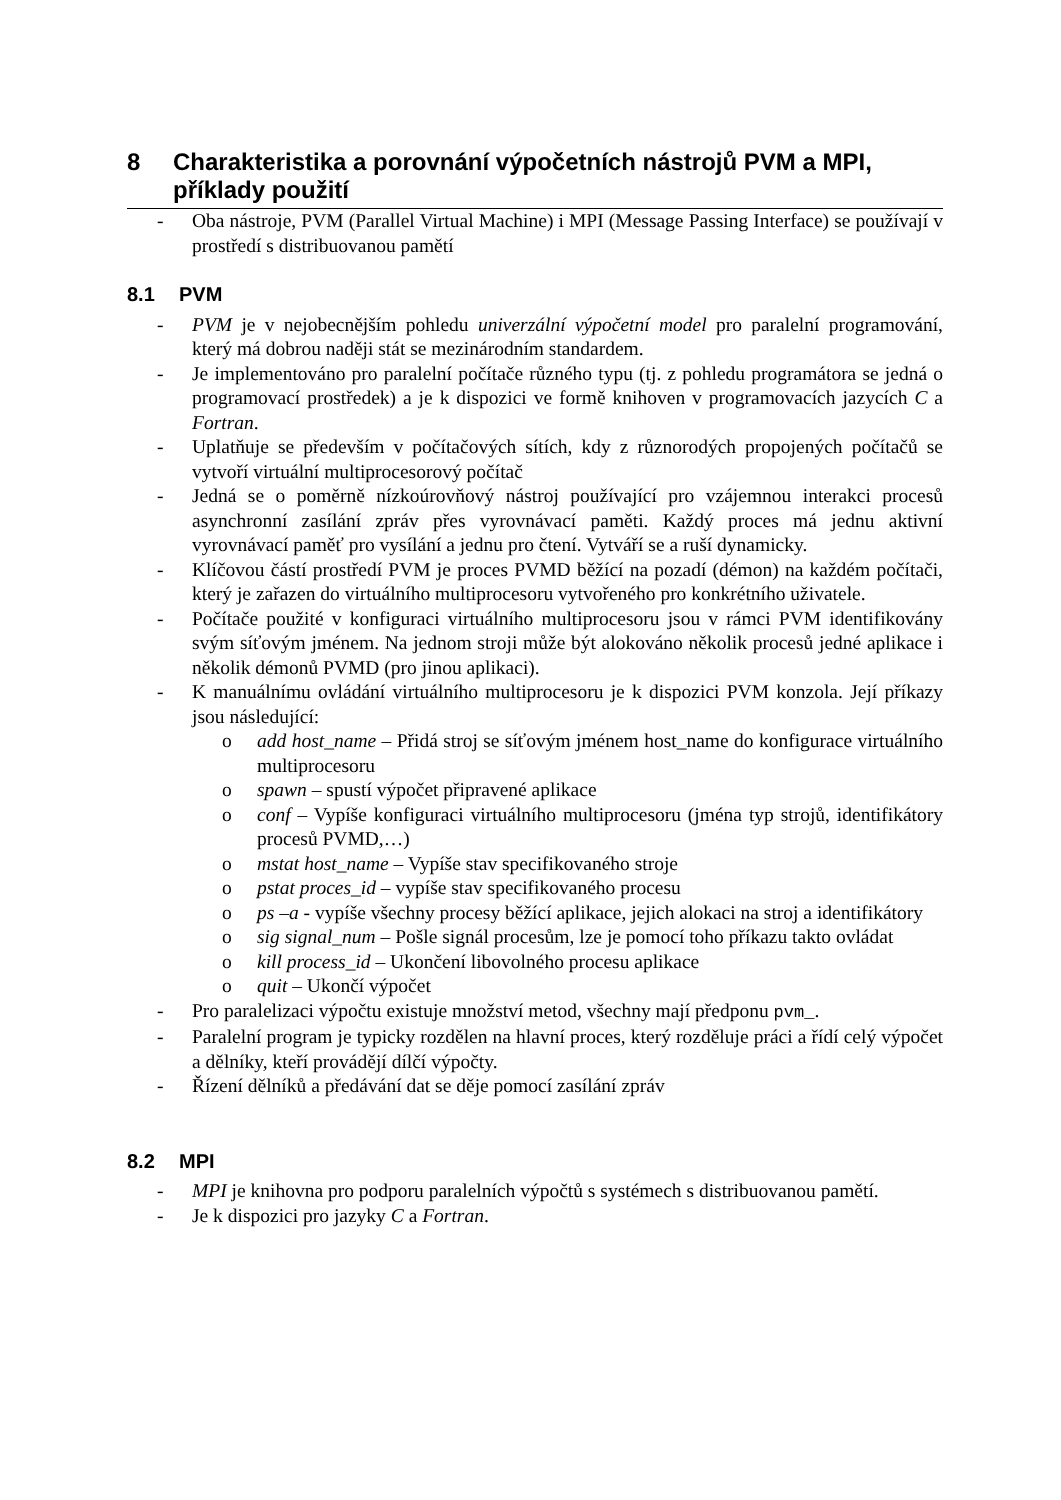8 Charakteristika a porovnání výpočetních nástrojů PVM a MPI, příklady použití
- Oba nástroje, PVM (Parallel Virtual Machine) i MPI (Message Passing Interface) se používají v prostředí s distribuovanou pamětí
8.1 PVM
- PVM je v nejobecnějším pohledu univerzální výpočetní model pro paralelní programování, který má dobrou naději stát se mezinárodním standardem.
- Je implementováno pro paralelní počítače různého typu (tj. z pohledu programátora se jedná o programovací prostředek) a je k dispozici ve formě knihoven v programovacích jazycích C a Fortran.
- Uplatňuje se především v počítačových sítích, kdy z různorodých propojených počítačů se vytvoří virtuální multiprocesorový počítač
- Jedná se o poměrně nízkoúrovňový nástroj používající pro vzájemnou interakci procesů asynchronní zasílání zpráv přes vyrovnávací paměti. Každý proces má jednu aktivní vyrovnávací paměť pro vysílání a jednu pro čtení. Vytváří se a ruší dynamicky.
- Klíčovou částí prostředí PVM je proces PVMD běžící na pozadí (démon) na každém počítači, který je zařazen do virtuálního multiprocesoru vytvořeného pro konkrétního uživatele.
- Počítače použité v konfiguraci virtuálního multiprocesoru jsou v rámci PVM identifikovány svým síťovým jménem. Na jednom stroji může být alokováno několik procesů jedné aplikace i několik démonů PVMD (pro jinou aplikaci).
- K manuálnímu ovládání virtuálního multiprocesoru je k dispozici PVM konzola. Její příkazy jsou následující:
o add host_name – Přidá stroj se síťovým jménem host_name do konfigurace virtuálního multiprocesoru
o spawn – spustí výpočet připravené aplikace
o conf – Vypíše konfiguraci virtuálního multiprocesoru (jména typ strojů, identifikátory procesů PVMD,…)
o mstat host_name – Vypíše stav specifikovaného stroje
o pstat proces_id – vypíše stav specifikovaného procesu
o ps –a - vypíše všechny procesy běžící aplikace, jejich alokaci na stroj a identifikátory
o sig signal_num – Pošle signál procesům, lze je pomocí toho příkazu takto ovládat
o kill process_id – Ukončení libovolného procesu aplikace
o quit – Ukončí výpočet
- Pro paralelizaci výpočtu existuje množství metod, všechny mají předponu pvm_.
- Paralelní program je typicky rozdělen na hlavní proces, který rozděluje práci a řídí celý výpočet a dělníky, kteří provádějí dílčí výpočty.
- Řízení dělníků a předávání dat se děje pomocí zasílání zpráv
8.2 MPI
- MPI je knihovna pro podporu paralelních výpočtů s systémech s distribuovanou pamětí.
- Je k dispozici pro jazyky C a Fortran.